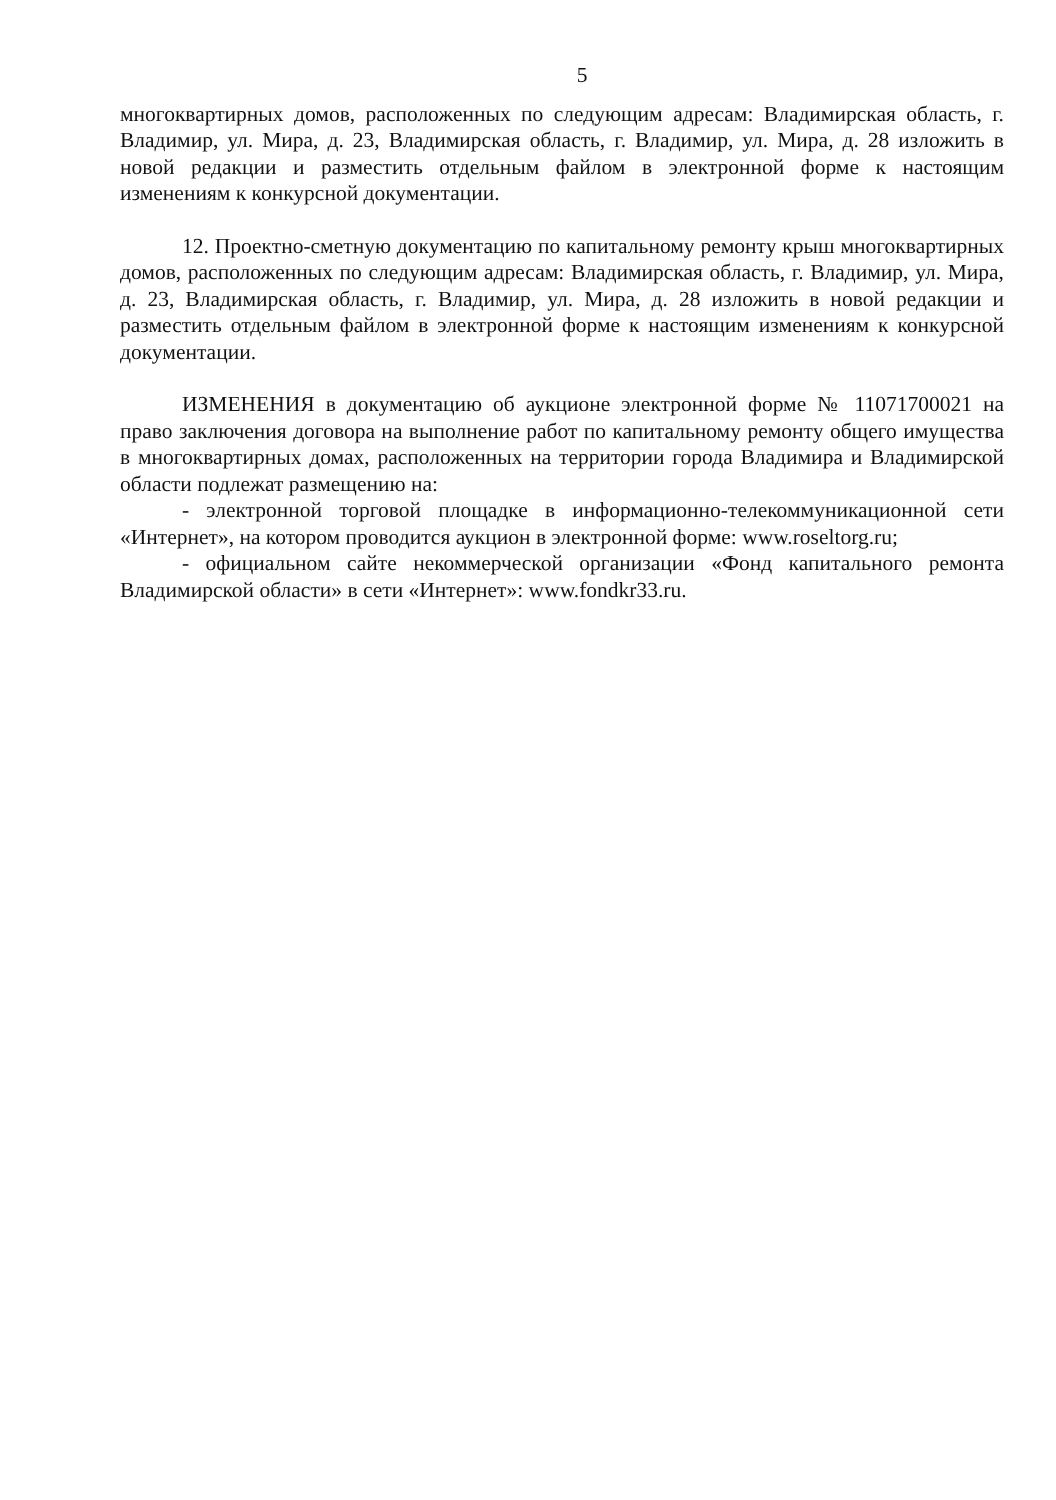5
многоквартирных домов, расположенных по следующим адресам: Владимирская область, г. Владимир, ул. Мира, д. 23, Владимирская область, г. Владимир, ул. Мира, д. 28 изложить в новой редакции и разместить отдельным файлом в электронной форме к настоящим изменениям к конкурсной документации.
12. Проектно-сметную документацию по капитальному ремонту крыш многоквартирных домов, расположенных по следующим адресам: Владимирская область, г. Владимир, ул. Мира, д. 23, Владимирская область, г. Владимир, ул. Мира, д. 28 изложить в новой редакции и разместить отдельным файлом в электронной форме к настоящим изменениям к конкурсной документации.
ИЗМЕНЕНИЯ в документацию об аукционе электронной форме № 11071700021 на право заключения договора на выполнение работ по капитальному ремонту общего имущества в многоквартирных домах, расположенных на территории города Владимира и Владимирской области подлежат размещению на:
- электронной торговой площадке в информационно-телекоммуникационной сети «Интернет», на котором проводится аукцион в электронной форме: www.roseltorg.ru;
- официальном сайте некоммерческой организации «Фонд капитального ремонта Владимирской области» в сети «Интернет»: www.fondkr33.ru.